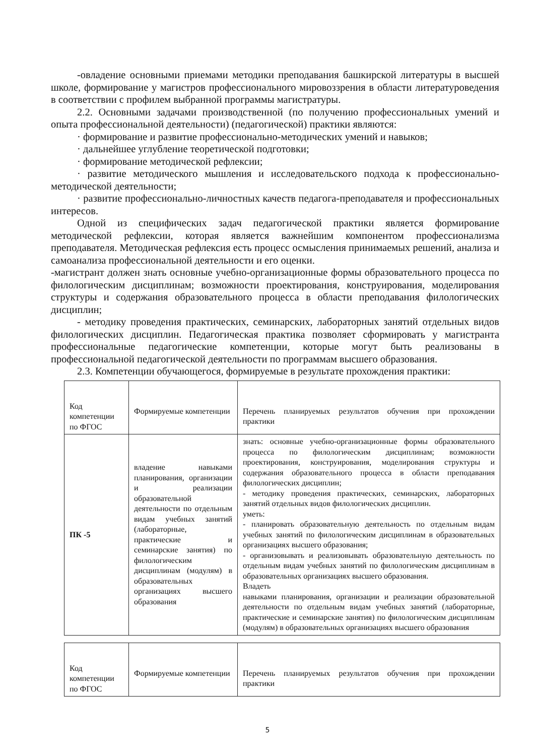-овладение основными приемами методики преподавания башкирской литературы в высшей школе, формирование у магистров профессионального мировоззрения в области литературоведения в соответствии с профилем выбранной программы магистратуры.
2.2. Основными задачами производственной (по получению профессиональных умений и опыта профессиональной деятельности) (педагогической) практики являются:
· формирование и развитие профессионально-методических умений и навыков;
· дальнейшее углубление теоретической подготовки;
· формирование методической рефлексии;
· развитие методического мышления и исследовательского подхода к профессионально-методической деятельности;
· развитие профессионально-личностных качеств педагога-преподавателя и профессиональных интересов.
Одной из специфических задач педагогической практики является формирование методической рефлексии, которая является важнейшим компонентом профессионализма преподавателя. Методическая рефлексия есть процесс осмысления принимаемых решений, анализа и самоанализа профессиональной деятельности и его оценки.
-магистрант должен знать основные учебно-организационные формы образовательного процесса по филологическим дисциплинам; возможности проектирования, конструирования, моделирования структуры и содержания образовательного процесса в области преподавания филологических дисциплин;
- методику проведения практических, семинарских, лабораторных занятий отдельных видов филологических дисциплин. Педагогическая практика позволяет сформировать у магистранта профессиональные педагогические компетенции, которые могут быть реализованы в профессиональной педагогической деятельности по программам высшего образования.
2.3. Компетенции обучающегося, формируемые в результате прохождения практики:
| Код компетенции по ФГОС | Формируемые компетенции | Перечень планируемых результатов обучения при прохождении практики |
| ПК -5 | владение навыками планирования, организации и реализации образовательной деятельности по отдельным видам учебных занятий (лабораторные, практические и семинарские занятия) по филологическим дисциплинам (модулям) в образовательных организациях высшего образования | знать: основные учебно-организационные формы образовательного процесса по филологическим дисциплинам; возможности проектирования, конструирования, моделирования структуры и содержания образовательного процесса в области преподавания филологических дисциплин; - методику проведения практических, семинарских, лабораторных занятий отдельных видов филологических дисциплин. уметь: - планировать образовательную деятельность по отдельным видам учебных занятий по филологическим дисциплинам в образовательных организациях высшего образования; - организовывать и реализовывать образовательную деятельность по отдельным видам учебных занятий по филологическим дисциплинам в образовательных организациях высшего образования. Владеть навыками планирования, организации и реализации образовательной деятельности по отдельным видам учебных занятий (лабораторные, практические и семинарские занятия) по филологическим дисциплинам (модулям) в образовательных организациях высшего образования |
| Код компетенции по ФГОС | Формируемые компетенции | Перечень планируемых результатов обучения при прохождении практики |
5